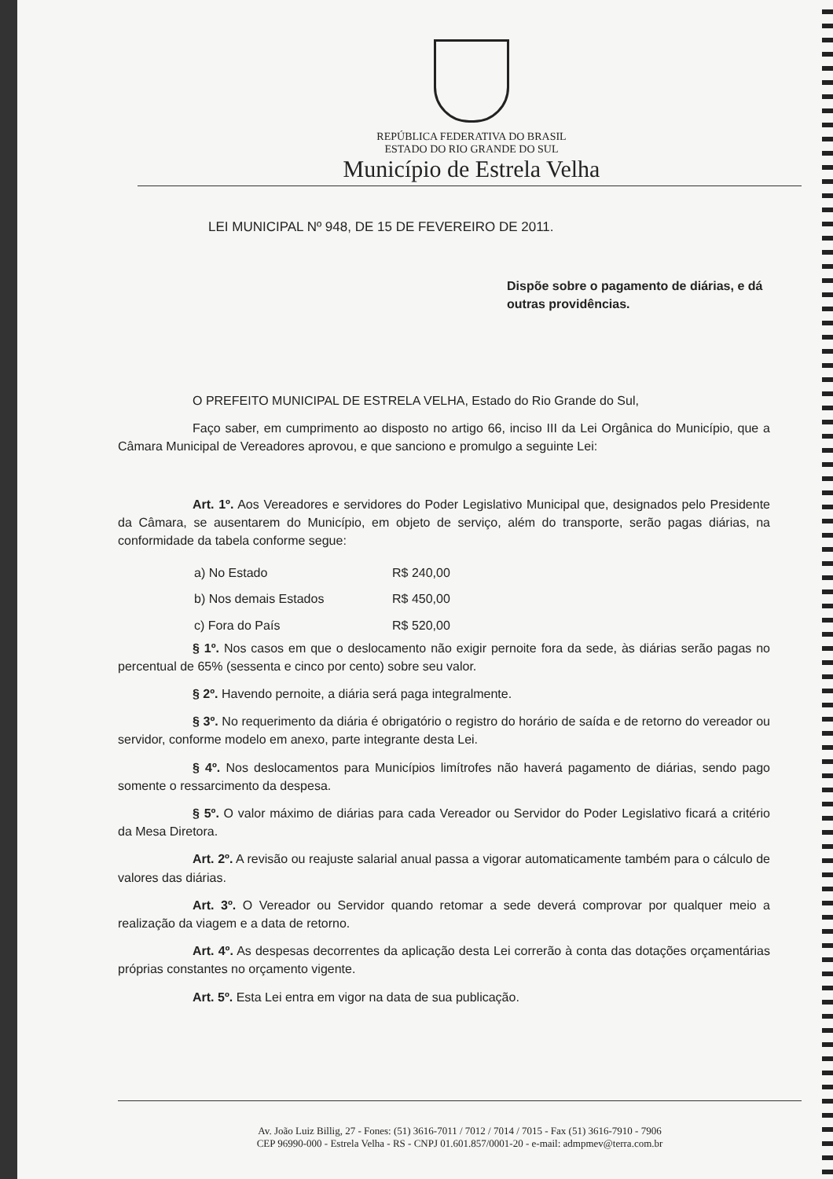REPÚBLICA FEDERATIVA DO BRASIL
ESTADO DO RIO GRANDE DO SUL
Município de Estrela Velha
LEI MUNICIPAL Nº 948, DE 15 DE FEVEREIRO DE 2011.
Dispõe sobre o pagamento de diárias, e dá outras providências.
O PREFEITO MUNICIPAL DE ESTRELA VELHA, Estado do Rio Grande do Sul,
Faço saber, em cumprimento ao disposto no artigo 66, inciso III da Lei Orgânica do Município, que a Câmara Municipal de Vereadores aprovou, e que sanciono e promulgo a seguinte Lei:
Art. 1º. Aos Vereadores e servidores do Poder Legislativo Municipal que, designados pelo Presidente da Câmara, se ausentarem do Município, em objeto de serviço, além do transporte, serão pagas diárias, na conformidade da tabela conforme segue:
| a) No Estado | R$ 240,00 |
| b) Nos demais Estados | R$ 450,00 |
| c) Fora do País | R$ 520,00 |
§ 1º. Nos casos em que o deslocamento não exigir pernoite fora da sede, às diárias serão pagas no percentual de 65% (sessenta e cinco por cento) sobre seu valor.
§ 2º. Havendo pernoite, a diária será paga integralmente.
§ 3º. No requerimento da diária é obrigatório o registro do horário de saída e de retorno do vereador ou servidor, conforme modelo em anexo, parte integrante desta Lei.
§ 4º. Nos deslocamentos para Municípios limítrofes não haverá pagamento de diárias, sendo pago somente o ressarcimento da despesa.
§ 5º. O valor máximo de diárias para cada Vereador ou Servidor do Poder Legislativo ficará a critério da Mesa Diretora.
Art. 2º. A revisão ou reajuste salarial anual passa a vigorar automaticamente também para o cálculo de valores das diárias.
Art. 3º. O Vereador ou Servidor quando retomar a sede deverá comprovar por qualquer meio a realização da viagem e a data de retorno.
Art. 4º. As despesas decorrentes da aplicação desta Lei correrão à conta das dotações orçamentárias próprias constantes no orçamento vigente.
Art. 5º. Esta Lei entra em vigor na data de sua publicação.
Av. João Luiz Billig, 27 - Fones: (51) 3616-7011 / 7012 / 7014 / 7015 - Fax (51) 3616-7910 - 7906
CEP 96990-000 - Estrela Velha - RS - CNPJ 01.601.857/0001-20 - e-mail: admpmev@terra.com.br